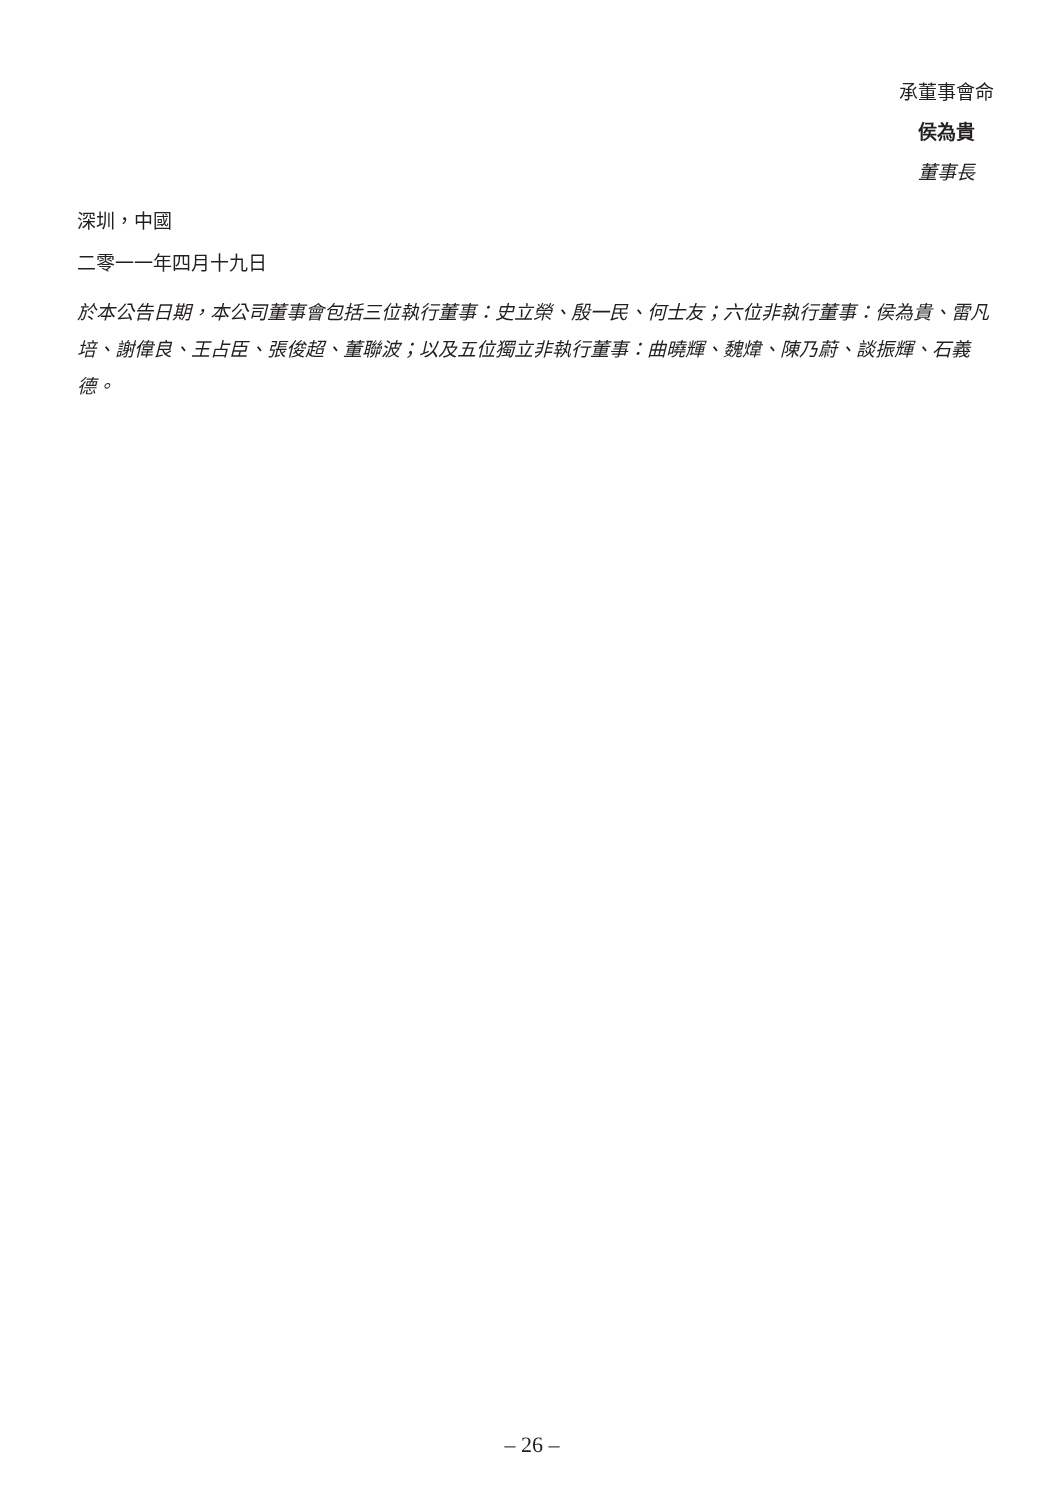承董事會命
侯為貴
董事長
深圳，中國
二零一一年四月十九日
於本公告日期，本公司董事會包括三位執行董事：史立榮、殷一民、何士友；六位非執行董事：侯為貴、雷凡培、謝偉良、王占臣、張俊超、董聯波；以及五位獨立非執行董事：曲曉輝、魏煒、陳乃蔚、談振輝、石義德。
– 26 –